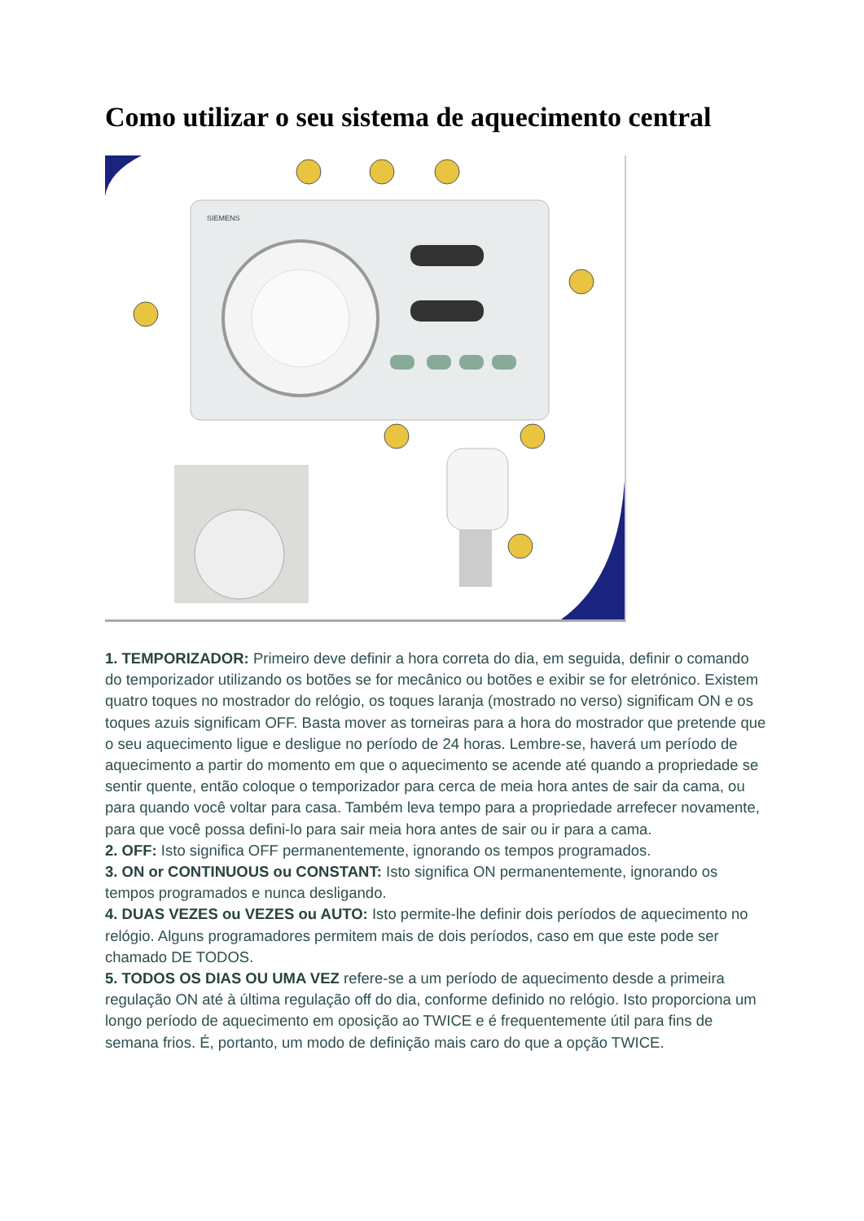Como utilizar o seu sistema de aquecimento central
SIEMENS
1. TEMPORIZADOR: Primeiro deve definir a hora correta do dia, em seguida, definir o comando do temporizador utilizando os botões se for mecânico ou botões e exibir se for eletrónico. Existem quatro toques no mostrador do relógio, os toques laranja (mostrado no verso) significam ON e os toques azuis significam OFF. Basta mover as torneiras para a hora do mostrador que pretende que o seu aquecimento ligue e desligue no período de 24 horas. Lembre-se, haverá um período de aquecimento a partir do momento em que o aquecimento se acende até quando a propriedade se sentir quente, então coloque o temporizador para cerca de meia hora antes de sair da cama, ou para quando você voltar para casa. Também leva tempo para a propriedade arrefecer novamente, para que você possa defini-lo para sair meia hora antes de sair ou ir para a cama.
2. OFF: Isto significa OFF permanentemente, ignorando os tempos programados.
3. ON or CONTINUOUS ou CONSTANT: Isto significa ON permanentemente, ignorando os tempos programados e nunca desligando.
4. DUAS VEZES ou VEZES ou AUTO: Isto permite-lhe definir dois períodos de aquecimento no relógio. Alguns programadores permitem mais de dois períodos, caso em que este pode ser chamado DE TODOS.
5. TODOS OS DIAS OU UMA VEZ refere-se a um período de aquecimento desde a primeira regulação ON até à última regulação off do dia, conforme definido no relógio. Isto proporciona um longo período de aquecimento em oposição ao TWICE e é frequentemente útil para fins de semana frios. É, portanto, um modo de definição mais caro do que a opção TWICE.